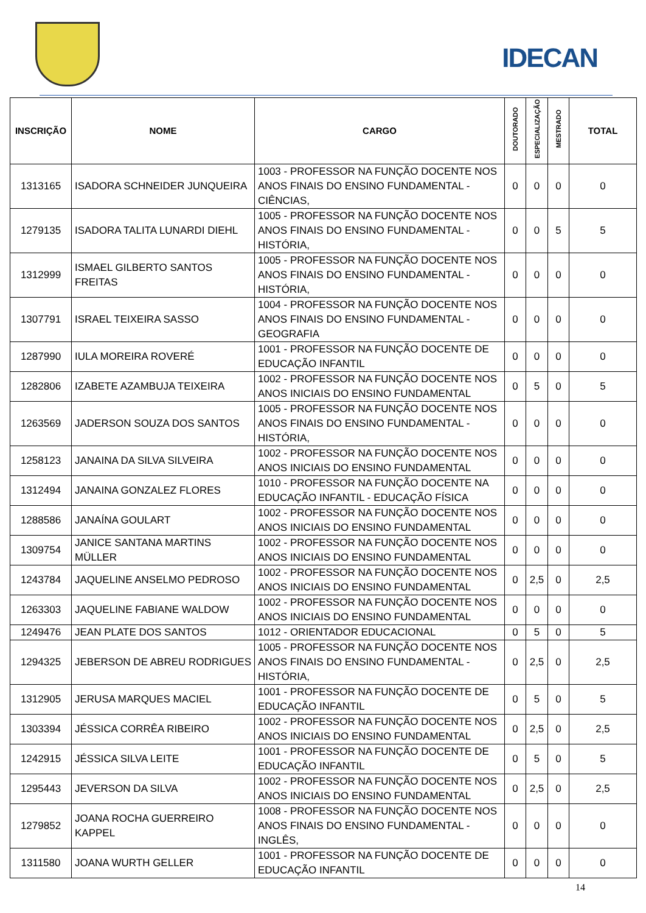IDECAN
| INSCRIÇÃO | NOME | CARGO | DOUTORADO | ESPECIALIZAÇÃO | MESTRADO | TOTAL |
| --- | --- | --- | --- | --- | --- | --- |
| 1313165 | ISADORA SCHNEIDER JUNQUEIRA | 1003 - PROFESSOR NA FUNÇÃO DOCENTE NOS ANOS FINAIS DO ENSINO FUNDAMENTAL - CIÊNCIAS, | 0 | 0 | 0 | 0 |
| 1279135 | ISADORA TALITA LUNARDI DIEHL | 1005 - PROFESSOR NA FUNÇÃO DOCENTE NOS ANOS FINAIS DO ENSINO FUNDAMENTAL - HISTÓRIA, | 0 | 0 | 5 | 5 |
| 1312999 | ISMAEL GILBERTO SANTOS FREITAS | 1005 - PROFESSOR NA FUNÇÃO DOCENTE NOS ANOS FINAIS DO ENSINO FUNDAMENTAL - HISTÓRIA, | 0 | 0 | 0 | 0 |
| 1307791 | ISRAEL TEIXEIRA SASSO | 1004 - PROFESSOR NA FUNÇÃO DOCENTE NOS ANOS FINAIS DO ENSINO FUNDAMENTAL - GEOGRAFIA | 0 | 0 | 0 | 0 |
| 1287990 | IULA MOREIRA ROVERÉ | 1001 - PROFESSOR NA FUNÇÃO DOCENTE DE EDUCAÇÃO INFANTIL | 0 | 0 | 0 | 0 |
| 1282806 | IZABETE AZAMBUJA TEIXEIRA | 1002 - PROFESSOR NA FUNÇÃO DOCENTE NOS ANOS INICIAIS DO ENSINO FUNDAMENTAL | 0 | 5 | 0 | 5 |
| 1263569 | JADERSON SOUZA DOS SANTOS | 1005 - PROFESSOR NA FUNÇÃO DOCENTE NOS ANOS FINAIS DO ENSINO FUNDAMENTAL - HISTÓRIA, | 0 | 0 | 0 | 0 |
| 1258123 | JANAINA DA SILVA SILVEIRA | 1002 - PROFESSOR NA FUNÇÃO DOCENTE NOS ANOS INICIAIS DO ENSINO FUNDAMENTAL | 0 | 0 | 0 | 0 |
| 1312494 | JANAINA GONZALEZ FLORES | 1010 - PROFESSOR NA FUNÇÃO DOCENTE NA EDUCAÇÃO INFANTIL - EDUCAÇÃO FÍSICA | 0 | 0 | 0 | 0 |
| 1288586 | JANAÍNA GOULART | 1002 - PROFESSOR NA FUNÇÃO DOCENTE NOS ANOS INICIAIS DO ENSINO FUNDAMENTAL | 0 | 0 | 0 | 0 |
| 1309754 | JANICE SANTANA MARTINS MÜLLER | 1002 - PROFESSOR NA FUNÇÃO DOCENTE NOS ANOS INICIAIS DO ENSINO FUNDAMENTAL | 0 | 0 | 0 | 0 |
| 1243784 | JAQUELINE ANSELMO PEDROSO | 1002 - PROFESSOR NA FUNÇÃO DOCENTE NOS ANOS INICIAIS DO ENSINO FUNDAMENTAL | 0 | 2,5 | 0 | 2,5 |
| 1263303 | JAQUELINE FABIANE WALDOW | 1002 - PROFESSOR NA FUNÇÃO DOCENTE NOS ANOS INICIAIS DO ENSINO FUNDAMENTAL | 0 | 0 | 0 | 0 |
| 1249476 | JEAN PLATE DOS SANTOS | 1012 - ORIENTADOR EDUCACIONAL | 0 | 5 | 0 | 5 |
| 1294325 | JEBERSON DE ABREU RODRIGUES | 1005 - PROFESSOR NA FUNÇÃO DOCENTE NOS ANOS FINAIS DO ENSINO FUNDAMENTAL - HISTÓRIA, | 0 | 2,5 | 0 | 2,5 |
| 1312905 | JERUSA MARQUES MACIEL | 1001 - PROFESSOR NA FUNÇÃO DOCENTE DE EDUCAÇÃO INFANTIL | 0 | 5 | 0 | 5 |
| 1303394 | JÉSSICA CORRÊA RIBEIRO | 1002 - PROFESSOR NA FUNÇÃO DOCENTE NOS ANOS INICIAIS DO ENSINO FUNDAMENTAL | 0 | 2,5 | 0 | 2,5 |
| 1242915 | JÉSSICA SILVA LEITE | 1001 - PROFESSOR NA FUNÇÃO DOCENTE DE EDUCAÇÃO INFANTIL | 0 | 5 | 0 | 5 |
| 1295443 | JEVERSON DA SILVA | 1002 - PROFESSOR NA FUNÇÃO DOCENTE NOS ANOS INICIAIS DO ENSINO FUNDAMENTAL | 0 | 2,5 | 0 | 2,5 |
| 1279852 | JOANA ROCHA GUERREIRO KAPPEL | 1008 - PROFESSOR NA FUNÇÃO DOCENTE NOS ANOS FINAIS DO ENSINO FUNDAMENTAL - INGLÊS, | 0 | 0 | 0 | 0 |
| 1311580 | JOANA WURTH GELLER | 1001 - PROFESSOR NA FUNÇÃO DOCENTE DE EDUCAÇÃO INFANTIL | 0 | 0 | 0 | 0 |
14